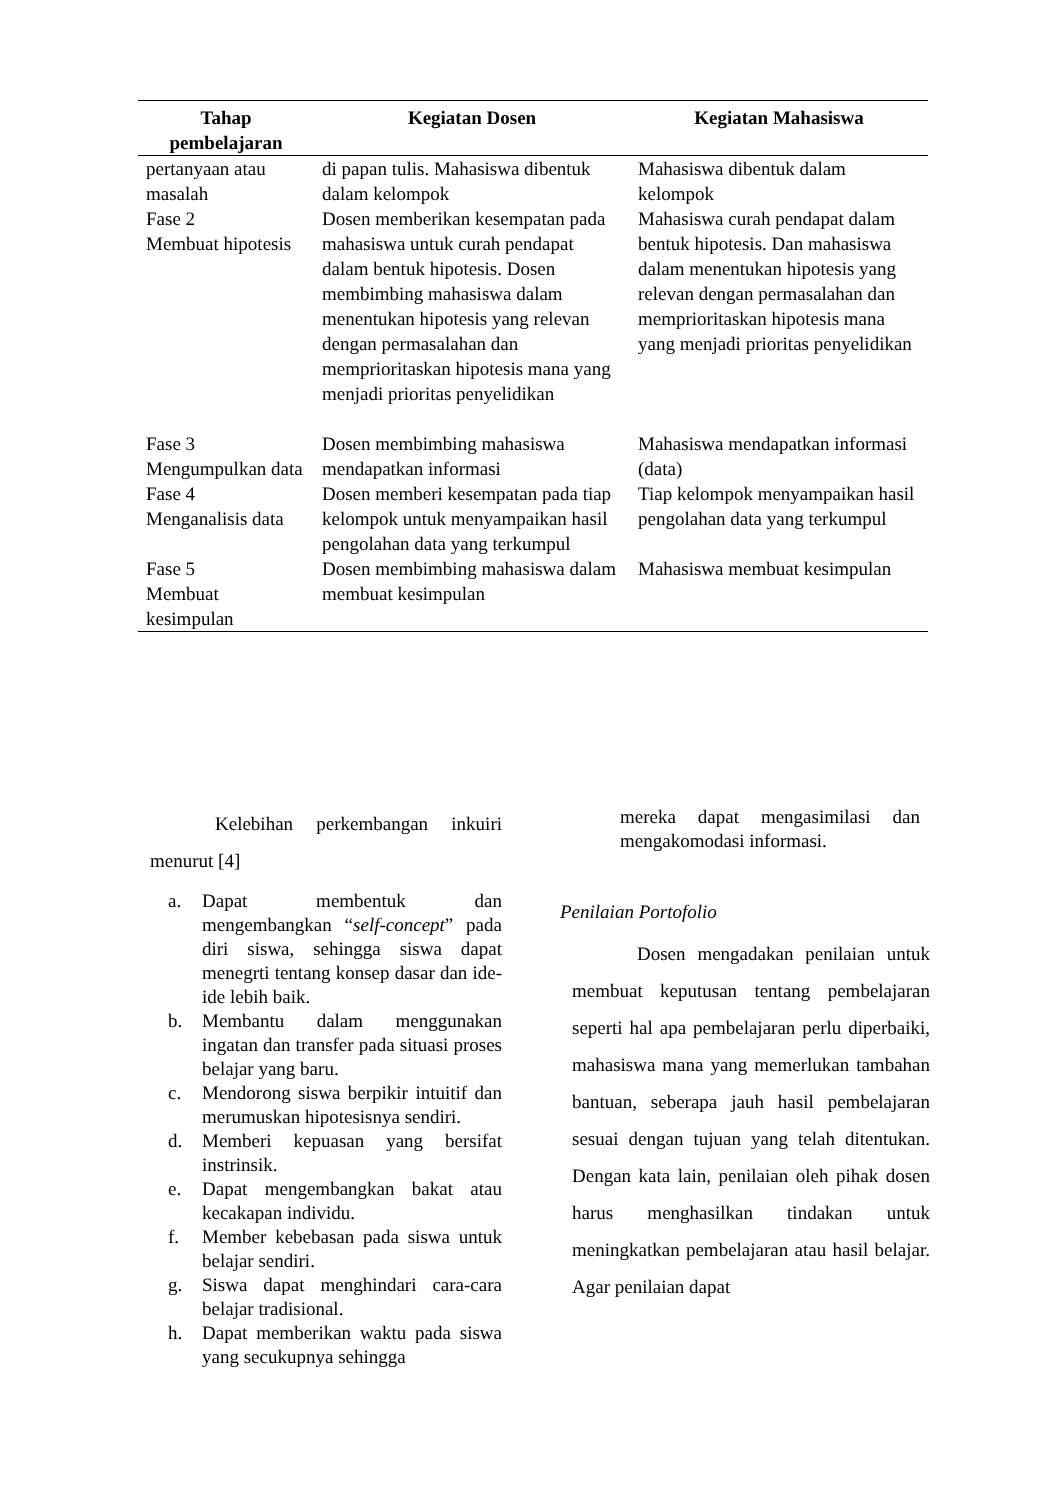| Tahap pembelajaran | Kegiatan Dosen | Kegiatan Mahasiswa |
| --- | --- | --- |
| pertanyaan atau masalah | di papan tulis. Mahasiswa dibentuk dalam kelompok | Mahasiswa dibentuk dalam kelompok |
| Fase 2 Membuat hipotesis | Dosen memberikan kesempatan pada mahasiswa untuk curah pendapat dalam bentuk hipotesis. Dosen membimbing mahasiswa dalam menentukan hipotesis yang relevan dengan permasalahan dan memprioritaskan hipotesis mana yang menjadi prioritas penyelidikan | Mahasiswa curah pendapat dalam bentuk hipotesis. Dan mahasiswa dalam menentukan hipotesis yang relevan dengan permasalahan dan memprioritaskan hipotesis mana yang menjadi prioritas penyelidikan |
| Fase 3 Mengumpulkan data | Dosen membimbing mahasiswa mendapatkan informasi | Mahasiswa mendapatkan informasi (data) |
| Fase 4 Menganalisis data | Dosen memberi kesempatan pada tiap kelompok untuk menyampaikan hasil pengolahan data yang terkumpul | Tiap kelompok menyampaikan hasil pengolahan data yang terkumpul |
| Fase 5 Membuat kesimpulan | Dosen membimbing mahasiswa dalam membuat kesimpulan | Mahasiswa membuat kesimpulan |
Kelebihan perkembangan inkuiri menurut [4]
a. Dapat membentuk dan mengembangkan “self-concept” pada diri siswa, sehingga siswa dapat menegrti tentang konsep dasar dan ide-ide lebih baik.
b. Membantu dalam menggunakan ingatan dan transfer pada situasi proses belajar yang baru.
c. Mendorong siswa berpikir intuitif dan merumuskan hipotesisnya sendiri.
d. Memberi kepuasan yang bersifat instrinsik.
e. Dapat mengembangkan bakat atau kecakapan individu.
f. Member kebebasan pada siswa untuk belajar sendiri.
g. Siswa dapat menghindari cara-cara belajar tradisional.
h. Dapat memberikan waktu pada siswa yang secukupnya sehingga
mereka dapat mengasimilasi dan mengakomodasi informasi.
Penilaian Portofolio
Dosen mengadakan penilaian untuk membuat keputusan tentang pembelajaran seperti hal apa pembelajaran perlu diperbaiki, mahasiswa mana yang memerlukan tambahan bantuan, seberapa jauh hasil pembelajaran sesuai dengan tujuan yang telah ditentukan. Dengan kata lain, penilaian oleh pihak dosen harus menghasilkan tindakan untuk meningkatkan pembelajaran atau hasil belajar. Agar penilaian dapat